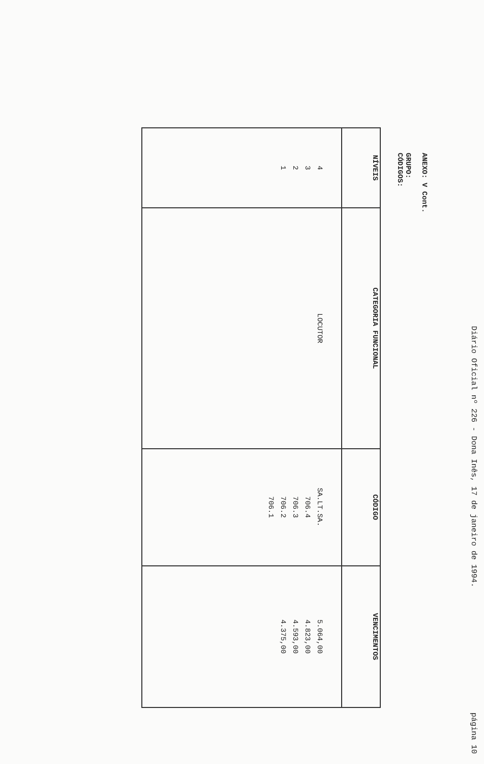Diário Oficial nº 226 - Dona Inês, 17 de janeiro de 1994. página 10
ANEXO: V Cont.
GRUPO:
CÓDIGOS:
| NÍVEIS | CATEGORIA FUNCIONAL | CÓDIGO | VENCIMENTOS |
| --- | --- | --- | --- |
| 4 3 2 1 | LOCUTOR | SA.LT.SA. 706.4 706.3 706.2 706.1 | 5.064,00 4.823,00 4.593,00 4.375,00 |